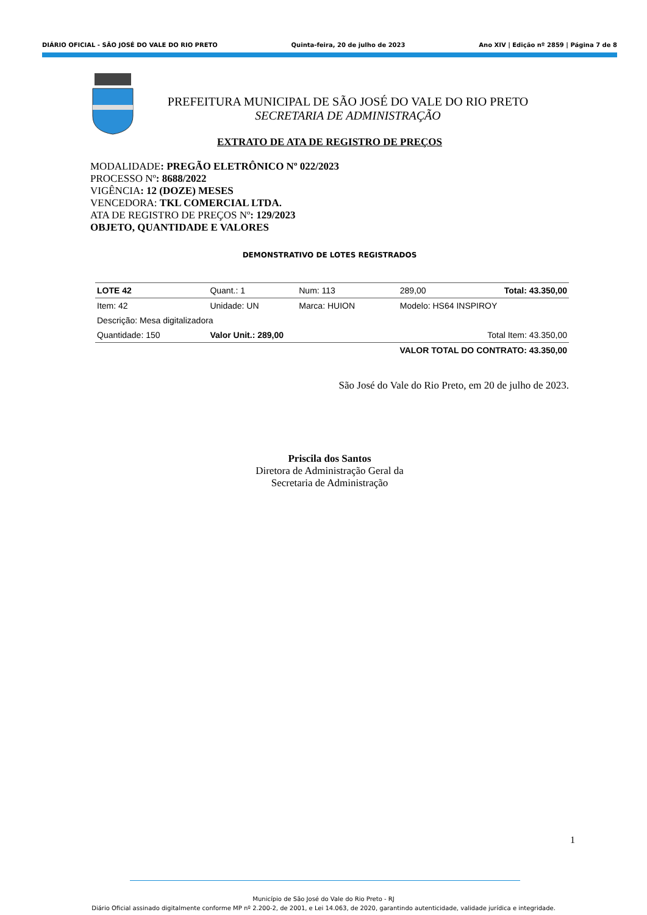DIÁRIO OFICIAL - SÃO JOSÉ DO VALE DO RIO PRETO Quinta-feira, 20 de julho de 2023 Ano XIV | Edição nº 2859 | Página 7 de 8
PREFEITURA MUNICIPAL DE SÃO JOSÉ DO VALE DO RIO PRETO
SECRETARIA DE ADMINISTRAÇÃO
EXTRATO DE ATA DE REGISTRO DE PREÇOS
MODALIDADE: PREGÃO ELETRÔNICO Nº 022/2023
PROCESSO Nº: 8688/2022
VIGÊNCIA: 12 (DOZE) MESES
VENCEDORA: TKL COMERCIAL LTDA.
ATA DE REGISTRO DE PREÇOS Nº: 129/2023
OBJETO, QUANTIDADE E VALORES
DEMONSTRATIVO DE LOTES REGISTRADOS
| LOTE 42 | Quant.: 1 | Num: 113 | 289,00 | Total: 43.350,00 |
| Item: 42 | Unidade: UN | Marca: HUION | Modelo: HS64 INSPIROY | |
| Descrição: Mesa digitalizadora | | | | |
| Quantidade: 150 | Valor Unit.: 289,00 | | Total Item: 43.350,00 | |
| VALOR TOTAL DO CONTRATO: 43.350,00 | | | | |
São José do Vale do Rio Preto, em 20 de julho de 2023.
Priscila dos Santos
Diretora de Administração Geral da
Secretaria de Administração
1
Município de São José do Vale do Rio Preto - RJ
Diário Oficial assinado digitalmente conforme MP nº 2.200-2, de 2001, e Lei 14.063, de 2020, garantindo autenticidade, validade jurídica e integridade.